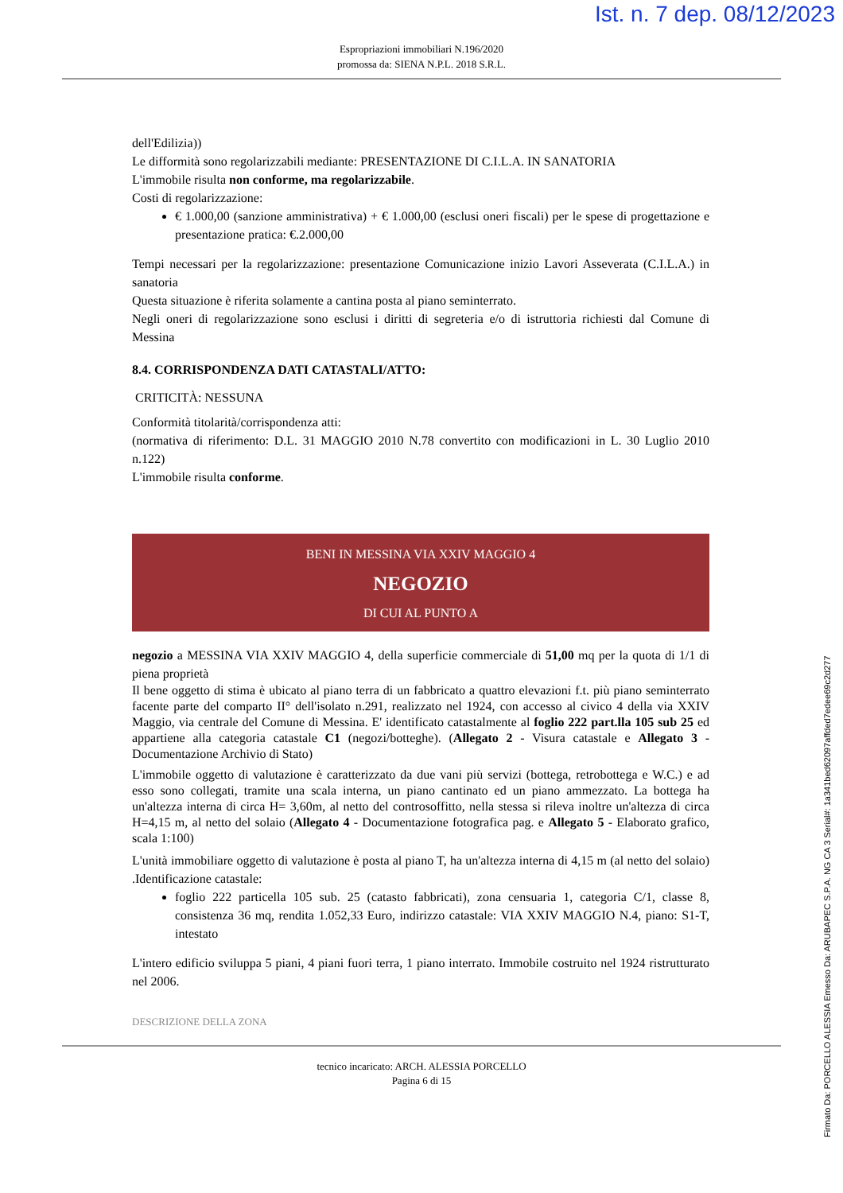Ist. n. 7 dep. 08/12/2023
Espropriazioni immobiliari N.196/2020
promossa da: SIENA N.P.L. 2018 S.R.L.
dell'Edilizia))
Le difformità sono regolarizzabili mediante: PRESENTAZIONE DI C.I.L.A. IN SANATORIA
L'immobile risulta non conforme, ma regolarizzabile.
Costi di regolarizzazione:
€ 1.000,00 (sanzione amministrativa) + € 1.000,00 (esclusi oneri fiscali) per le spese di progettazione e presentazione pratica: €.2.000,00
Tempi necessari per la regolarizzazione: presentazione Comunicazione inizio Lavori Asseverata (C.I.L.A.) in sanatoria
Questa situazione è riferita solamente a cantina posta al piano seminterrato.
Negli oneri di regolarizzazione sono esclusi i diritti di segreteria e/o di istruttoria richiesti dal Comune di Messina
8.4. CORRISPONDENZA DATI CATASTALI/ATTO:
CRITICITÀ: NESSUNA
Conformità titolarità/corrispondenza atti:
(normativa di riferimento: D.L. 31 MAGGIO 2010 N.78 convertito con modificazioni in L. 30 Luglio 2010 n.122)
L'immobile risulta conforme.
BENI IN MESSINA VIA XXIV MAGGIO 4
NEGOZIO
DI CUI AL PUNTO A
negozio a MESSINA VIA XXIV MAGGIO 4, della superficie commerciale di 51,00 mq per la quota di 1/1 di piena proprietà
Il bene oggetto di stima è ubicato al piano terra di un fabbricato a quattro elevazioni f.t. più piano seminterrato facente parte del comparto II° dell'isolato n.291, realizzato nel 1924, con accesso al civico 4 della via XXIV Maggio, via centrale del Comune di Messina. E' identificato catastalmente al foglio 222 part.lla 105 sub 25 ed appartiene alla categoria catastale C1 (negozi/botteghe). (Allegato 2 - Visura catastale e Allegato 3 - Documentazione Archivio di Stato)
L'immobile oggetto di valutazione è caratterizzato da due vani più servizi (bottega, retrobottega e W.C.) e ad esso sono collegati, tramite una scala interna, un piano cantinato ed un piano ammezzato. La bottega ha un'altezza interna di circa H= 3,60m, al netto del controsoffitto, nella stessa si rileva inoltre un'altezza di circa H=4,15 m, al netto del solaio (Allegato 4 - Documentazione fotografica pag. e Allegato 5 - Elaborato grafico, scala 1:100)
L'unità immobiliare oggetto di valutazione è posta al piano T, ha un'altezza interna di 4,15 m (al netto del solaio) .Identificazione catastale:
foglio 222 particella 105 sub. 25 (catasto fabbricati), zona censuaria 1, categoria C/1, classe 8, consistenza 36 mq, rendita 1.052,33 Euro, indirizzo catastale: VIA XXIV MAGGIO N.4, piano: S1-T, intestato
L'intero edificio sviluppa 5 piani, 4 piani fuori terra, 1 piano interrato. Immobile costruito nel 1924 ristrutturato nel 2006.
DESCRIZIONE DELLA ZONA
tecnico incaricato: ARCH. ALESSIA PORCELLO
Pagina 6 di 15
Firmato Da: PORCELLO ALESSIA Emesso Da: ARUBAPEC S.P.A. NG CA 3 Serial#: 1a341bed62097affded7edee69c2d277